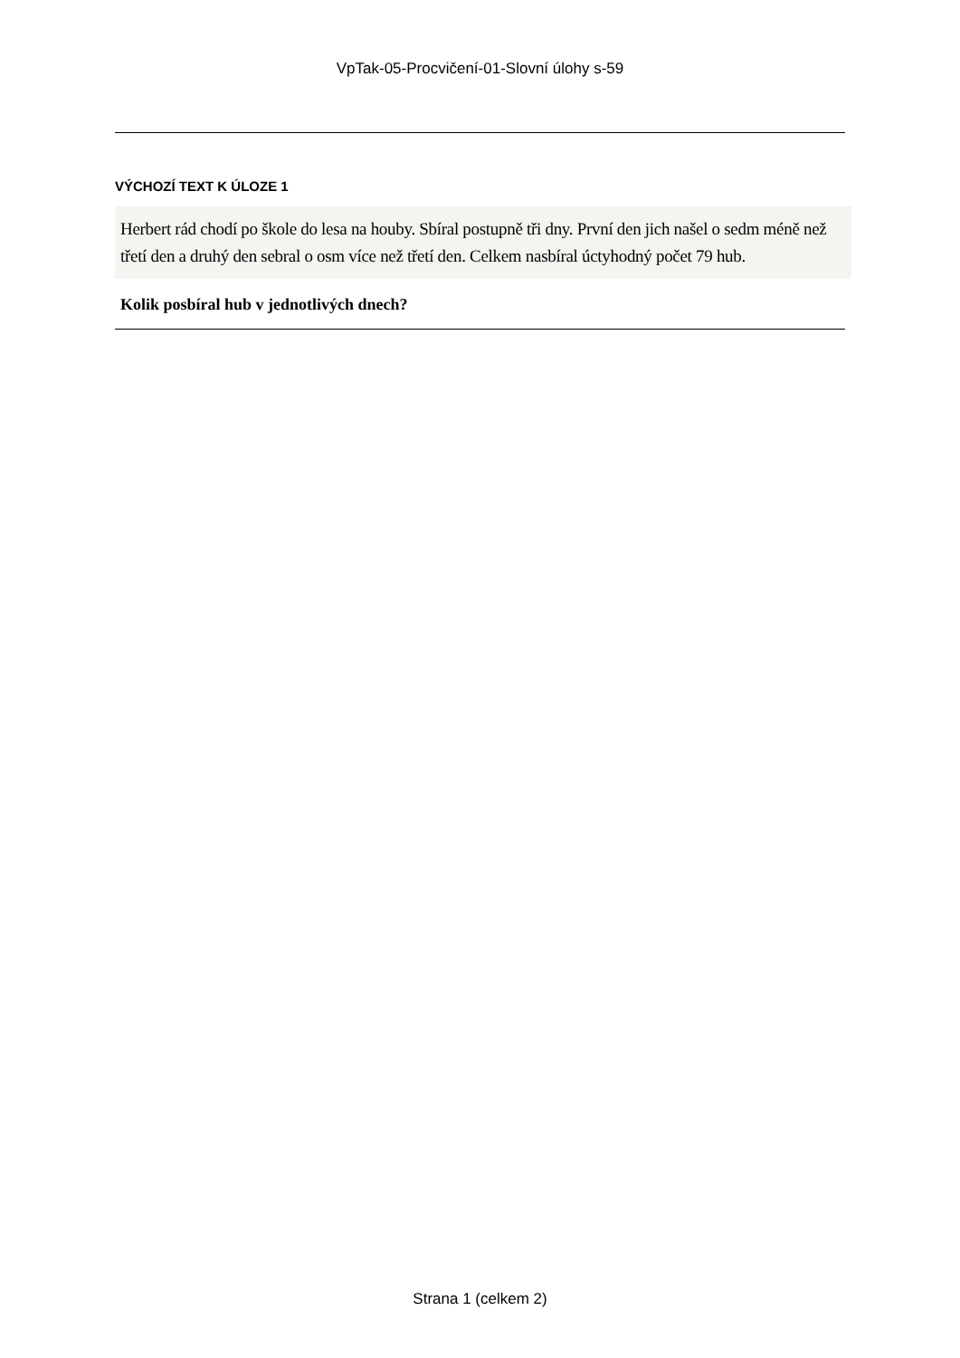VpTak-05-Procvičení-01-Slovní úlohy s-59
VÝCHOZÍ TEXT K ÚLOZE 1
Herbert rád chodí po škole do lesa na houby. Sbíral postupně tři dny. První den jich našel o sedm méně než třetí den a druhý den sebral o osm více než třetí den. Celkem nasbíral úctyhodný počet 79 hub.
Kolik posbíral hub v jednotlivých dnech?
Strana 1 (celkem 2)